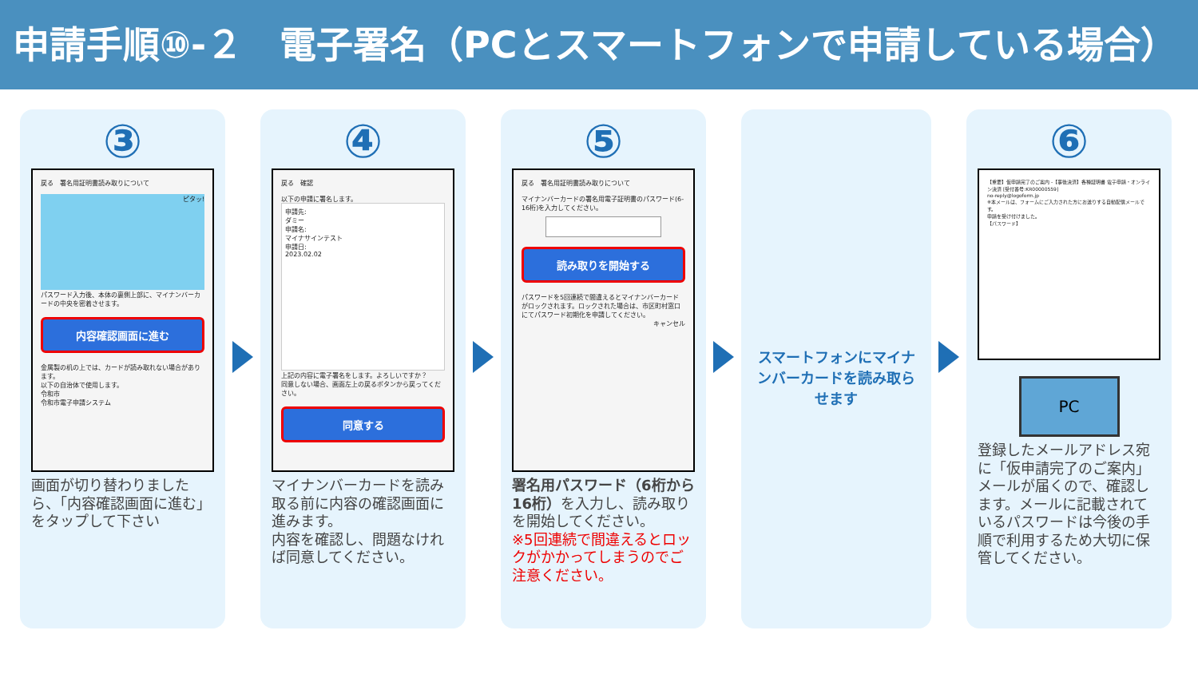申請手順⑩-２　電子署名（PCとスマートフォンで申請している場合）
③
戻る　署名用証明書読み取りについて
ピタッ!
パスワード入力後、本体の裏側上部に、マイナンバーカードの中央を密着させます。
内容確認画面に進む
金属製の机の上では、カードが読み取れない場合があります。
以下の自治体で使用します。
令和市
令和市電子申請システム
画面が切り替わりましたら、「内容確認画面に進む」をタップして下さい
④
戻る　確認
以下の申請に署名します。
申請先:
ダミー
申請名:
マイナサインテスト
申請日:
2023.02.02
上記の内容に電子署名をします。よろしいですか？
同意しない場合、画面左上の戻るボタンから戻ってください。
同意する
マイナンバーカードを読み取る前に内容の確認画面に進みます。
内容を確認し、問題なければ同意してください。
⑤
戻る　署名用証明書読み取りについて
マイナンバーカードの署名用電子証明書のパスワード(6-16桁)を入力してください。
読み取りを開始する
パスワードを5回連続で間違えるとマイナンバーカードがロックされます。ロックされた場合は、市区町村窓口にてパスワード初期化を申請してください。
キャンセル
署名用パスワード（6桁から16桁）を入力し、読み取りを開始してください。
※5回連続で間違えるとロックがかかってしまうのでご注意ください。
スマートフォンにマイナンバーカードを読み取らせます
⑥
【重要】仮申請完了のご案内 -【事後決済】各種証明書 電子申請・オンライン決済 [受付番号:KR00000559]
no-reply@logoform.jp
※本メールは、フォームにご入力された方にお送りする自動配信メールです。
申請を受け付けました。
【パスワード】
PC
登録したメールアドレス宛に「仮申請完了のご案内」メールが届くので、確認します。メールに記載されているパスワードは今後の手順で利用するため大切に保管してください。